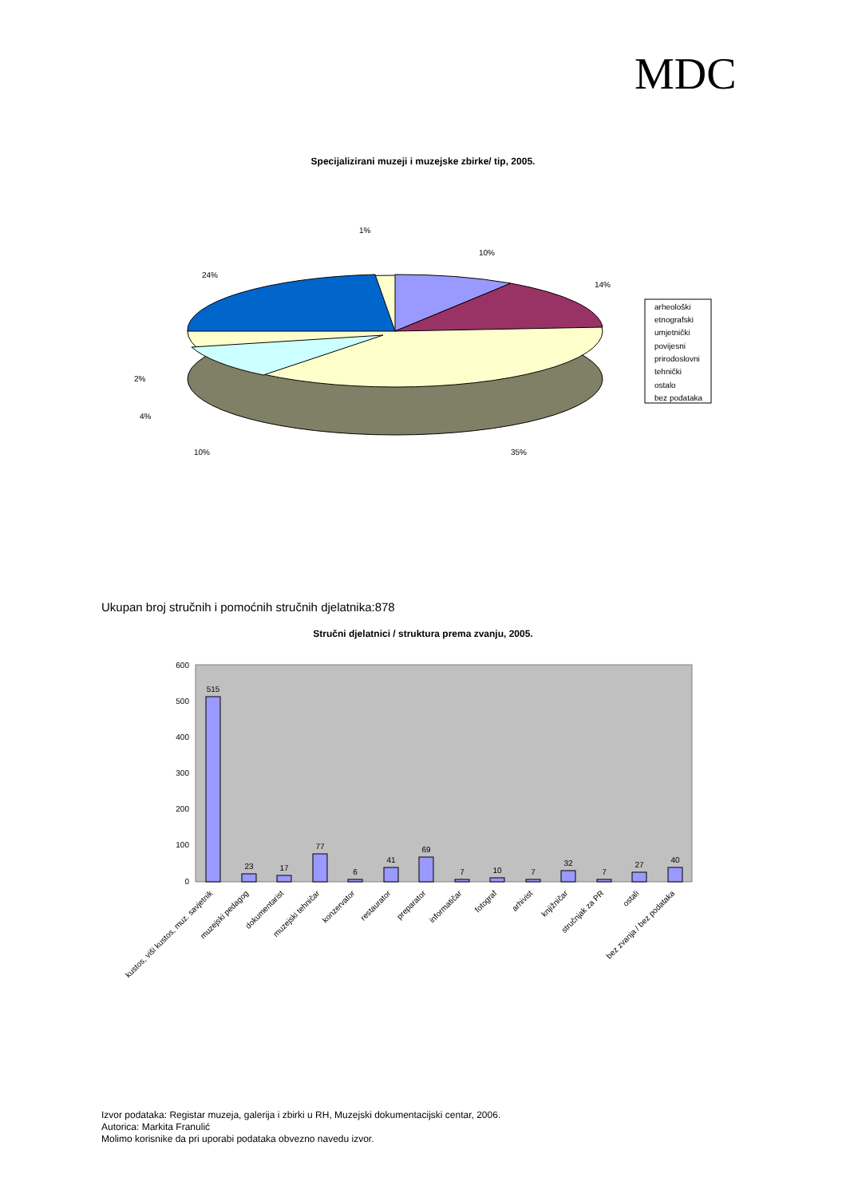MDC
Specijalizirani muzeji i muzejske zbirke/ tip, 2005.
10%
14%
35%
10%
4%
2%
24%
1%
arheološki
etnografski
umjetnički
povijesni
prirodoslovni
tehnički
ostalo
bez podataka
Ukupan broj stručnih i pomoćnih stručnih djelatnika:878
Stručni djelatnici / struktura prema zvanju, 2005.
600
500
400
300
200
100
0
515
23
17
77
6
41
69
7
10
7
32
7
27
40
kustos, viši kustos, muz. savjetnik
muzejski pedagog
dokumentarist
muzejski tehničar
konzervator
restaurator
preparator
informatičar
fotograf
arhivist
knjižničar
stručnjak za PR
ostali
bez zvanja / bez podataka
Izvor podataka: Registar muzeja, galerija i zbirki u RH, Muzejski dokumentacijski centar, 2006.
Autorica: Markita Franulić
Molimo korisnike da pri uporabi podataka obvezno navedu izvor.